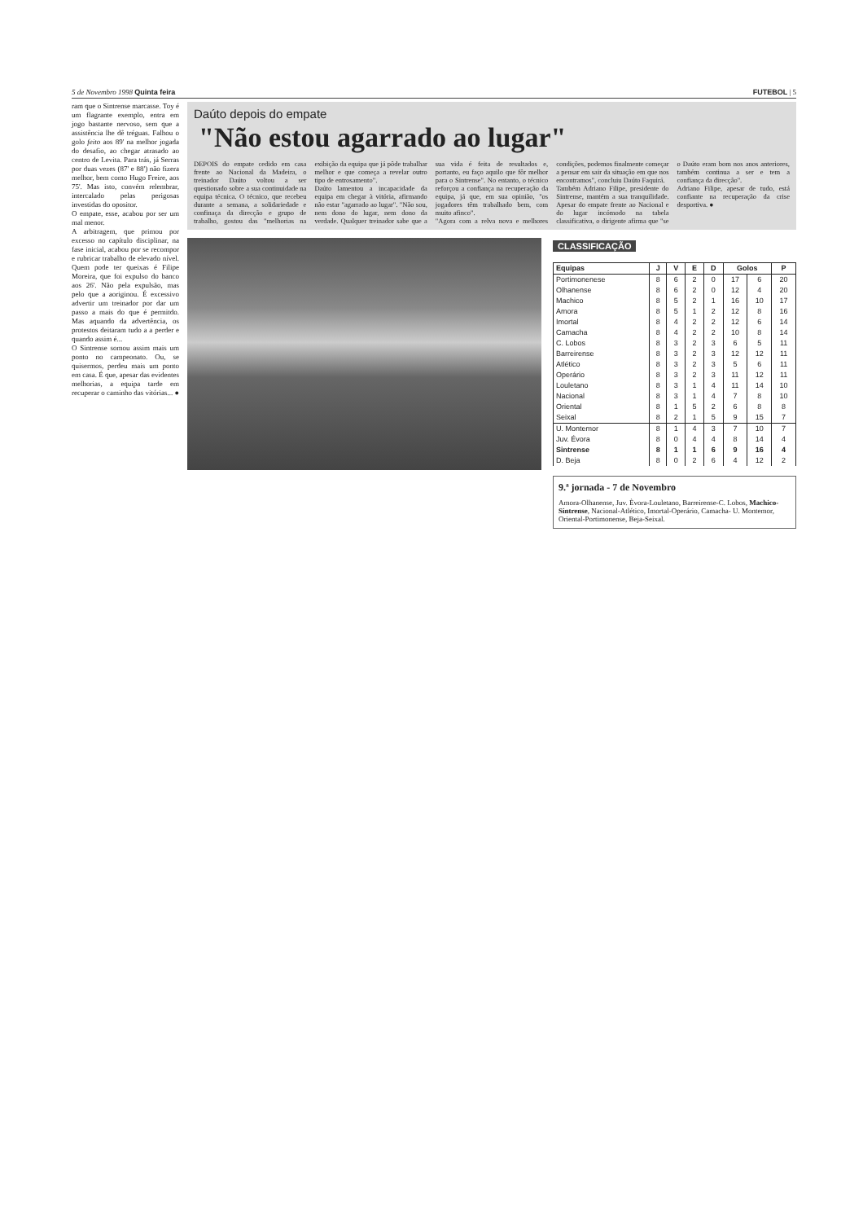5 de Novembro 1998 Quinta feira FUTEBOL | 5
ram que o Sintrense marcasse. Toy é um flagrante exemplo, entra em jogo bastante nervoso, sem que a assistência lhe dê tréguas. Falhou o golo feito aos 89' na melhor jogada do desafio, ao chegar atrasado ao centro de Levita. Para trás, já Serras por duas vezes (87' e 88') não fizera melhor, bem como Hugo Freire, aos 75'. Mas isto, convém relembrar, intercalado pelas perigosas investidas do opositor.
O empate, esse, acabou por ser um mal menor.
A arbitragem, que primou por excesso no capítulo disciplinar, na fase inicial, acabou por se recompor e rubricar trabalho de elevado nível. Quem pode ter queixas é Filipe Moreira, que foi expulso do banco aos 26'. Não pela expulsão, mas pelo que a aoriginou. É excessivo advertir um treinador por dar um passo a mais do que é permitdo. Mas aquando da advertência, os protestos deitaram tudo a a perder e quando assim é...
O Sintrense somou assim mais um ponto no campeonato. Ou, se quisermos, perdeu mais um ponto em casa. É que, apesar das evidentes melhorias, a equipa tarde em recuperar o caminho das vitórias... ●
Daúto depois do empate
"Não estou agarrado ao lugar"
DEPOIS do empate cedido em casa frente ao Nacional da Madeira, o treinador Daúto voltou a ser questionado sobre a sua continuidade na equipa técnica. O técnico, que recebeu durante a semana, a solidariedade e confinaça da direcção e grupo de trabalho, gostou das "melhorias na exibição da equipa que já pôde trabalhar melhor e que começa a revelar outro tipo de entrosamento".
Daúto lamentou a incapacidade da equipa em chegar à vitória, afirmando não estar "agarrado ao lugar". "Não sou, nem dono do lugar, nem dono da verdade. Qualquer treinador sabe que a sua vida é feita de resultados e, portanto, eu faço aquilo que fôr melhor para o Sintrense". No entanto, o técnico reforçou a confiança na recuperação da equipa, já que, em sua opinião, "os jogadores têm trabalhado bem, com muito afinco".
"Agora com a relva nova e melhores condições, podemos finalmente começar a pensar em sair da situação em que nos encontramos", concluiu Daúto Faquirá.
Também Adriano Filipe, presidente do Sintrense, mantém a sua tranquilidade. Apesar do empate frente ao Nacional e do lugar incómodo na tabela classificativa, o dirigente afirma que "se o Daúto eram bom nos anos anteriores, também continua a ser e tem a confiança da direcção".
Adriano Filipe, apesar de tudo, está confiante na recuperação da crise desportiva. ●
CLASSIFICAÇÃO
| Equipas | J | V | E | D | Golos | | P |
| --- | --- | --- | --- | --- | --- | --- | --- |
| Portimonenese | 8 | 6 | 2 | 0 | 17 | 6 | 20 |
| Olhanense | 8 | 6 | 2 | 0 | 12 | 4 | 20 |
| Machico | 8 | 5 | 2 | 1 | 16 | 10 | 17 |
| Amora | 8 | 5 | 1 | 2 | 12 | 8 | 16 |
| Imortal | 8 | 4 | 2 | 2 | 12 | 6 | 14 |
| Camacha | 8 | 4 | 2 | 2 | 10 | 8 | 14 |
| C. Lobos | 8 | 3 | 2 | 3 | 6 | 5 | 11 |
| Barreirense | 8 | 3 | 2 | 3 | 12 | 12 | 11 |
| Atlético | 8 | 3 | 2 | 3 | 5 | 6 | 11 |
| Operário | 8 | 3 | 2 | 3 | 11 | 12 | 11 |
| Louletano | 8 | 3 | 1 | 4 | 11 | 14 | 10 |
| Nacional | 8 | 3 | 1 | 4 | 7 | 8 | 10 |
| Oriental | 8 | 1 | 5 | 2 | 6 | 8 | 8 |
| Seixal | 8 | 2 | 1 | 5 | 9 | 15 | 7 |
| U. Montemor | 8 | 1 | 4 | 3 | 7 | 10 | 7 |
| Juv. Évora | 8 | 0 | 4 | 4 | 8 | 14 | 4 |
| Sintrense | 8 | 1 | 1 | 6 | 9 | 16 | 4 |
| D. Beja | 8 | 0 | 2 | 6 | 4 | 12 | 2 |
9.ª jornada - 7 de Novembro
Amora-Olhanense, Juv. Èvora-Louletano, Barreirense-C. Lobos, Machico-Sintrense, Nacional-Atlético, Imortal-Operário, Camacha- U. Montemor, Oriental-Portimonense, Beja-Seixal.